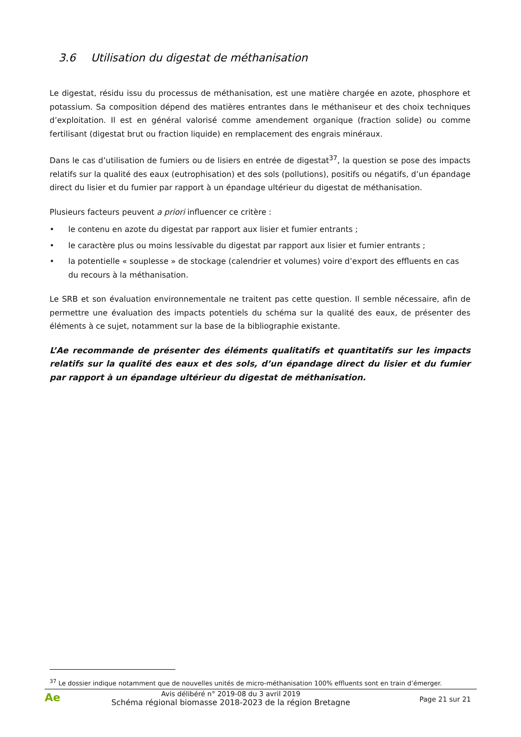3.6 Utilisation du digestat de méthanisation
Le digestat, résidu issu du processus de méthanisation, est une matière chargée en azote, phosphore et potassium. Sa composition dépend des matières entrantes dans le méthaniseur et des choix techniques d’exploitation. Il est en général valorisé comme amendement organique (fraction solide) ou comme fertilisant (digestat brut ou fraction liquide) en remplacement des engrais minéraux.
Dans le cas d’utilisation de fumiers ou de lisiers en entrée de digestat<sup>37</sup>, la question se pose des impacts relatifs sur la qualité des eaux (eutrophisation) et des sols (pollutions), positifs ou négatifs, d’un épandage direct du lisier et du fumier par rapport à un épandage ultérieur du digestat de méthanisation.
Plusieurs facteurs peuvent a priori influencer ce critère :
• le contenu en azote du digestat par rapport aux lisier et fumier entrants ;
• le caractère plus ou moins lessivable du digestat par rapport aux lisier et fumier entrants ;
• la potentielle « souplesse » de stockage (calendrier et volumes) voire d’export des effluents en cas du recours à la méthanisation.
Le SRB et son évaluation environnementale ne traitent pas cette question. Il semble nécessaire, afin de permettre une évaluation des impacts potentiels du schéma sur la qualité des eaux, de présenter des éléments à ce sujet, notamment sur la base de la bibliographie existante.
L’Ae recommande de présenter des éléments qualitatifs et quantitatifs sur les impacts relatifs sur la qualité des eaux et des sols, d’un épandage direct du lisier et du fumier par rapport à un épandage ultérieur du digestat de méthanisation.
<sup>37</sup> Le dossier indique notamment que de nouvelles unités de micro-méthanisation 100% effluents sont en train d’émerger.
Ae
Avis délibéré n° 2019-08 du 3 avril 2019
Schéma régional biomasse 2018-2023 de la région Bretagne
Page 21 sur 21